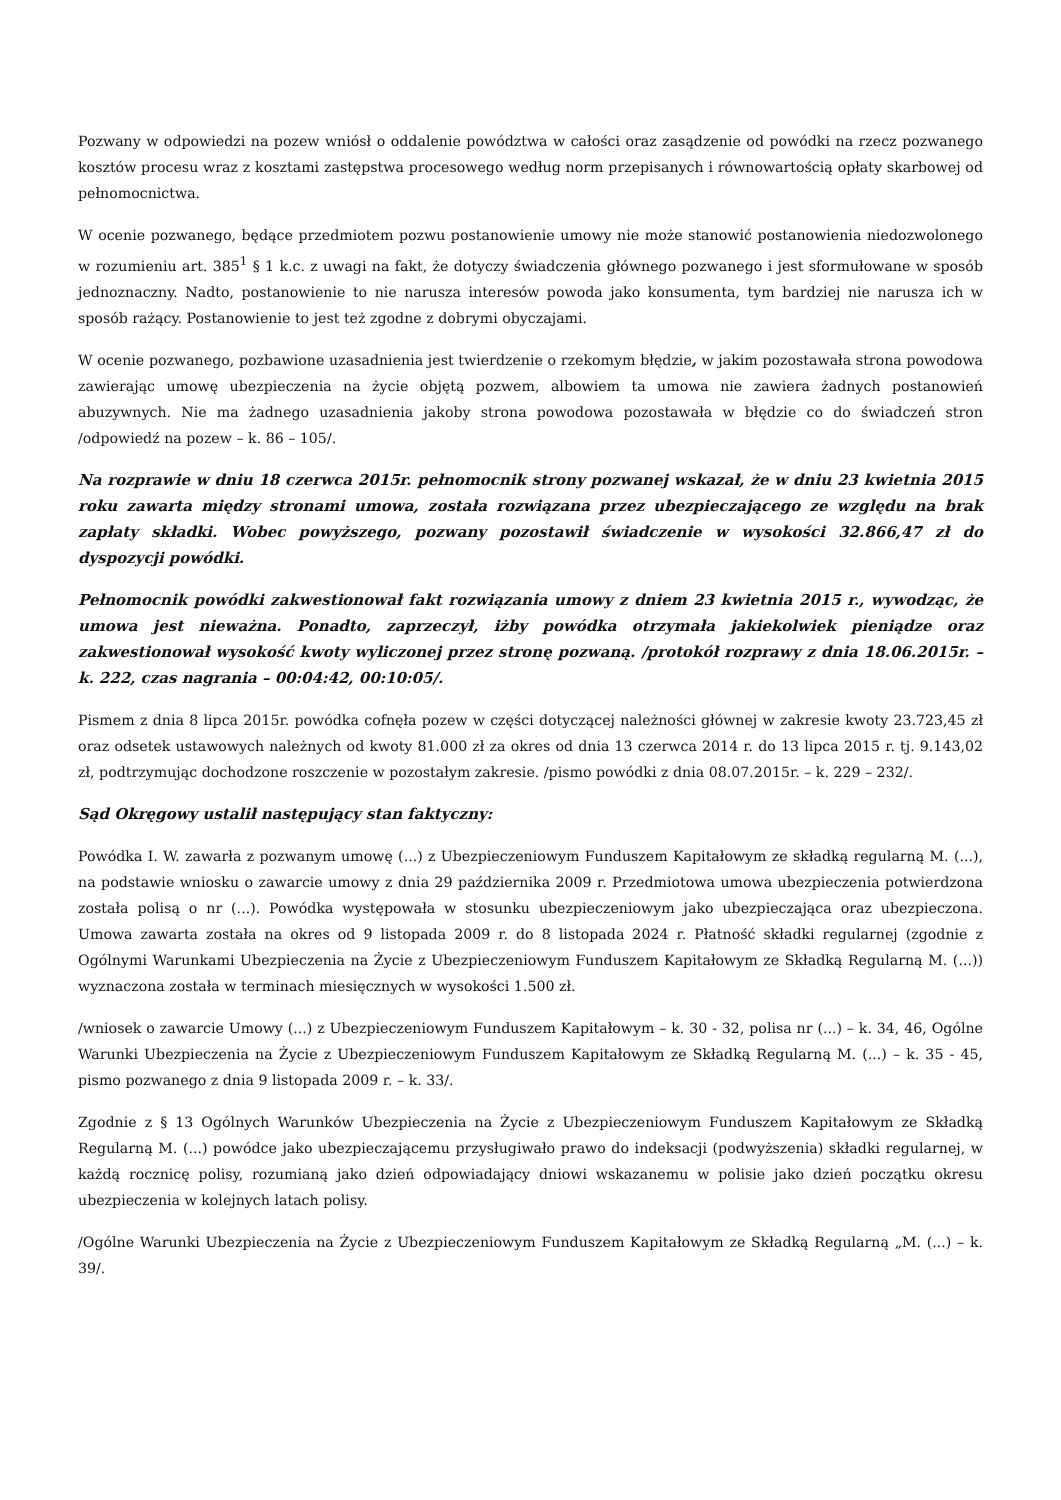Pozwany w odpowiedzi na pozew wniósł o oddalenie powództwa w całości oraz zasądzenie od powódki na rzecz pozwanego kosztów procesu wraz z kosztami zastępstwa procesowego według norm przepisanych i równowartością opłaty skarbowej od pełnomocnictwa.
W ocenie pozwanego, będące przedmiotem pozwu postanowienie umowy nie może stanowić postanowienia niedozwolonego w rozumieniu art. 385<sup>1</sup> § 1 k.c. z uwagi na fakt, że dotyczy świadczenia głównego pozwanego i jest sformułowane w sposób jednoznaczny. Nadto, postanowienie to nie narusza interesów powoda jako konsumenta, tym bardziej nie narusza ich w sposób rażący. Postanowienie to jest też zgodne z dobrymi obyczajami.
W ocenie pozwanego, pozbawione uzasadnienia jest twierdzenie o rzekomym błędzie, w jakim pozostawała strona powodowa zawierając umowę ubezpieczenia na życie objętą pozwem, albowiem ta umowa nie zawiera żadnych postanowień abuzywnych. Nie ma żadnego uzasadnienia jakoby strona powodowa pozostawała w błędzie co do świadczeń stron /odpowiedź na pozew – k. 86 – 105/.
Na rozprawie w dniu 18 czerwca 2015r. pełnomocnik strony pozwanej wskazał, że w dniu 23 kwietnia 2015 roku zawarta między stronami umowa, została rozwiązana przez ubezpieczającego ze względu na brak zapłaty składki. Wobec powyższego, pozwany pozostawił świadczenie w wysokości 32.866,47 zł do dyspozycji powódki.
Pełnomocnik powódki zakwestionował fakt rozwiązania umowy z dniem 23 kwietnia 2015 r., wywodząc, że umowa jest nieważna. Ponadto, zaprzeczył, iżby powódka otrzymała jakiekolwiek pieniądze oraz zakwestionował wysokość kwoty wyliczonej przez stronę pozwaną. /protokół rozprawy z dnia 18.06.2015r. – k. 222, czas nagrania – 00:04:42, 00:10:05/.
Pismem z dnia 8 lipca 2015r. powódka cofnęła pozew w części dotyczącej należności głównej w zakresie kwoty 23.723,45 zł oraz odsetek ustawowych należnych od kwoty 81.000 zł za okres od dnia 13 czerwca 2014 r. do 13 lipca 2015 r. tj. 9.143,02 zł, podtrzymując dochodzone roszczenie w pozostałym zakresie. /pismo powódki z dnia 08.07.2015r. – k. 229 – 232/.
Sąd Okręgowy ustalił następujący stan faktyczny:
Powódka I. W. zawarła z pozwanym umowę (...) z Ubezpieczeniowym Funduszem Kapitałowym ze składką regularną M. (...), na podstawie wniosku o zawarcie umowy z dnia 29 października 2009 r. Przedmiotowa umowa ubezpieczenia potwierdzona została polisą o nr (...). Powódka występowała w stosunku ubezpieczeniowym jako ubezpieczająca oraz ubezpieczona. Umowa zawarta została na okres od 9 listopada 2009 r. do 8 listopada 2024 r. Płatność składki regularnej (zgodnie z Ogólnymi Warunkami Ubezpieczenia na Życie z Ubezpieczeniowym Funduszem Kapitałowym ze Składką Regularną M. (...)) wyznaczona została w terminach miesięcznych w wysokości 1.500 zł.
/wniosek o zawarcie Umowy (...) z Ubezpieczeniowym Funduszem Kapitałowym – k. 30 - 32, polisa nr (...) – k. 34, 46, Ogólne Warunki Ubezpieczenia na Życie z Ubezpieczeniowym Funduszem Kapitałowym ze Składką Regularną M. (...) – k. 35 - 45, pismo pozwanego z dnia 9 listopada 2009 r. – k. 33/.
Zgodnie z § 13 Ogólnych Warunków Ubezpieczenia na Życie z Ubezpieczeniowym Funduszem Kapitałowym ze Składką Regularną M. (...) powódce jako ubezpieczającemu przysługiwało prawo do indeksacji (podwyższenia) składki regularnej, w każdą rocznicę polisy, rozumianą jako dzień odpowiadający dniowi wskazanemu w polisie jako dzień początku okresu ubezpieczenia w kolejnych latach polisy.
/Ogólne Warunki Ubezpieczenia na Życie z Ubezpieczeniowym Funduszem Kapitałowym ze Składką Regularną „M. (...) – k. 39/.